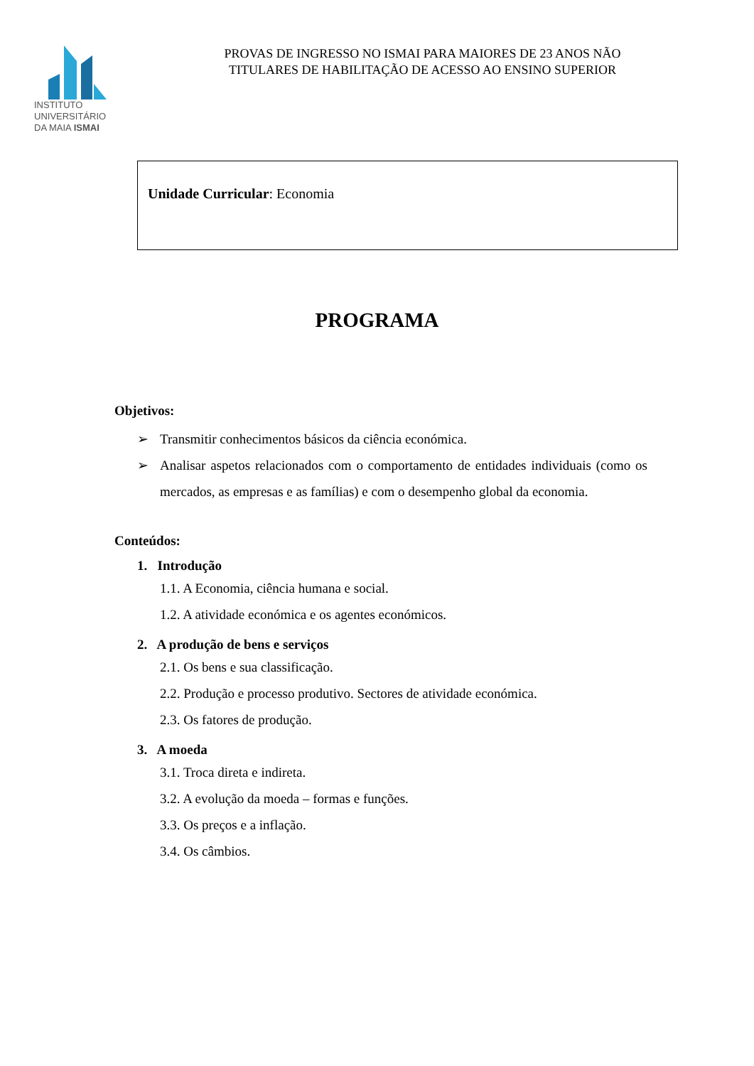INSTITUTO
UNIVERSITÁRIO
DA MAIA ISMAI
PROVAS DE INGRESSO NO ISMAI PARA MAIORES DE 23 ANOS NÃO
TITULARES DE HABILITAÇÃO DE ACESSO AO ENSINO SUPERIOR
Unidade Curricular: Economia
PROGRAMA
Objetivos:
➢ Transmitir conhecimentos básicos da ciência económica.
➢ Analisar aspetos relacionados com o comportamento de entidades individuais (como os mercados, as empresas e as famílias) e com o desempenho global da economia.
Conteúdos:
1. Introdução
1.1. A Economia, ciência humana e social.
1.2. A atividade económica e os agentes económicos.
2. A produção de bens e serviços
2.1. Os bens e sua classificação.
2.2. Produção e processo produtivo. Sectores de atividade económica.
2.3. Os fatores de produção.
3. A moeda
3.1. Troca direta e indireta.
3.2. A evolução da moeda – formas e funções.
3.3. Os preços e a inflação.
3.4. Os câmbios.